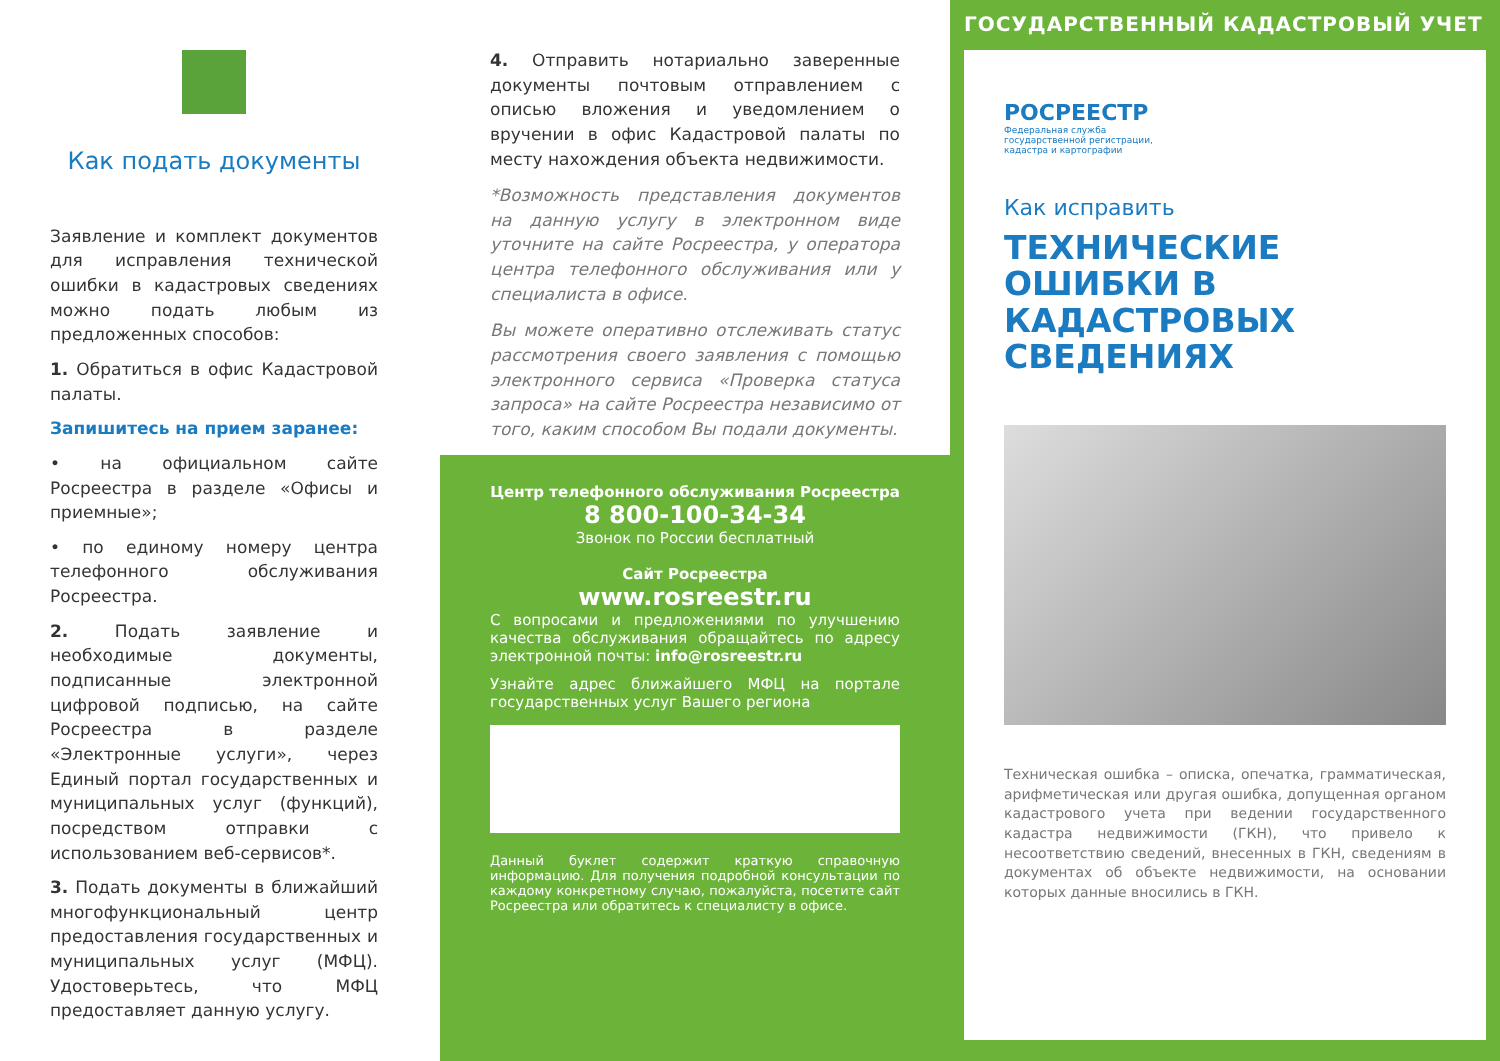Как подать документы
Заявление и комплект документов для исправления технической ошибки в кадастровых сведениях можно подать любым из предложенных способов:
1. Обратиться в офис Кадастровой палаты.
Запишитесь на прием заранее:
• на официальном сайте Росреестра в разделе «Офисы и приемные»;
• по единому номеру центра телефонного обслуживания Росреестра.
2. Подать заявление и необходимые документы, подписанные электронной цифровой подписью, на сайте Росреестра в разделе «Электронные услуги», через Единый портал государственных и муниципальных услуг (функций), посредством отправки с использованием веб-сервисов*.
3. Подать документы в ближайший многофункциональный центр предоставления государственных и муниципальных услуг (МФЦ). Удостоверьтесь, что МФЦ предоставляет данную услугу.
4. Отправить нотариально заверенные документы почтовым отправлением с описью вложения и уведомлением о вручении в офис Кадастровой палаты по месту нахождения объекта недвижимости.
*Возможность представления документов на данную услугу в электронном виде уточните на сайте Росреестра, у оператора центра телефонного обслуживания или у специалиста в офисе.
Вы можете оперативно отслеживать статус рассмотрения своего заявления с помощью электронного сервиса «Проверка статуса запроса» на сайте Росреестра независимо от того, каким способом Вы подали документы.
Центр телефонного обслуживания Росреестра
8 800-100-34-34
Звонок по России бесплатный
Сайт Росреестра
www.rosreestr.ru
С вопросами и предложениями по улучшению качества обслуживания обращайтесь по адресу электронной почты: info@rosreestr.ru
Узнайте адрес ближайшего МФЦ на портале государственных услуг Вашего региона
Данный буклет содержит краткую справочную информацию. Для получения подробной консультации по каждому конкретному случаю, пожалуйста, посетите сайт Росреестра или обратитесь к специалисту в офисе.
ГОСУДАРСТВЕННЫЙ КАДАСТРОВЫЙ УЧЕТ
РОСРЕЕСТР
Федеральная служба
государственной регистрации,
кадастра и картографии
Как исправить
ТЕХНИЧЕСКИЕ ОШИБКИ В КАДАСТРОВЫХ СВЕДЕНИЯХ
Техническая ошибка – описка, опечатка, грамматическая, арифметическая или другая ошибка, допущенная органом кадастрового учета при ведении государственного кадастра недвижимости (ГКН), что привело к несоответствию сведений, внесенных в ГКН, сведениям в документах об объекте недвижимости, на основании которых данные вносились в ГКН.